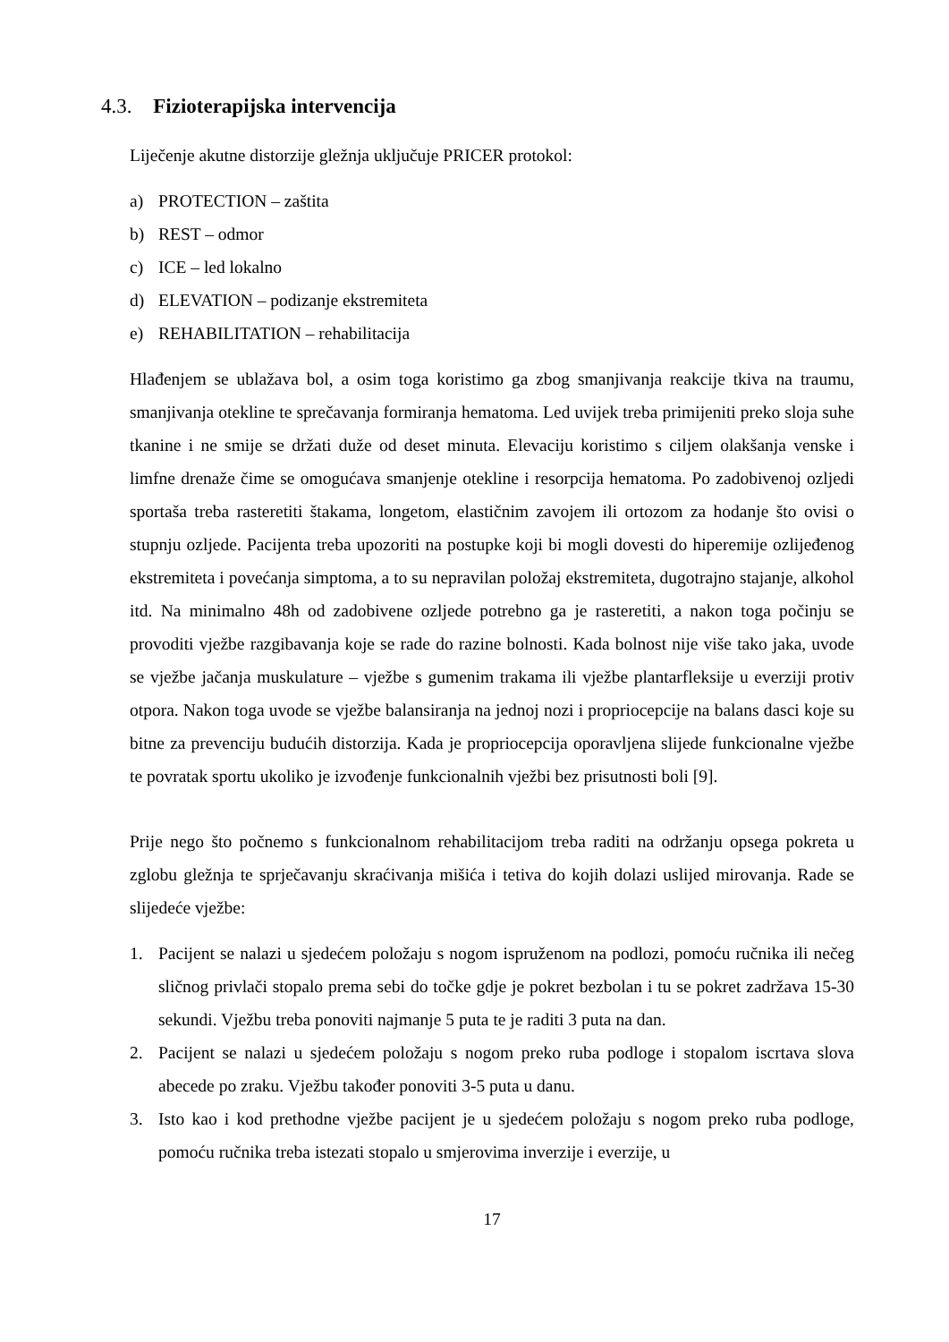4.3. Fizioterapijska intervencija
Liječenje akutne distorzije gležnja uključuje PRICER protokol:
a) PROTECTION – zaštita
b) REST – odmor
c) ICE – led lokalno
d) ELEVATION – podizanje ekstremiteta
e) REHABILITATION – rehabilitacija
Hlađenjem se ublažava bol, a osim toga koristimo ga zbog smanjivanja reakcije tkiva na traumu, smanjivanja otekline te sprečavanja formiranja hematoma. Led uvijek treba primijeniti preko sloja suhe tkanine i ne smije se držati duže od deset minuta. Elevaciju koristimo s ciljem olakšanja venske i limfne drenaže čime se omogućava smanjenje otekline i resorpcija hematoma. Po zadobivenoj ozljedi sportaša treba rasteretiti štakama, longetom, elastičnim zavojem ili ortozom za hodanje što ovisi o stupnju ozljede. Pacijenta treba upozoriti na postupke koji bi mogli dovesti do hiperemije ozlijeđenog ekstremiteta i povećanja simptoma, a to su nepravilan položaj ekstremiteta, dugotrajno stajanje, alkohol itd. Na minimalno 48h od zadobivene ozljede potrebno ga je rasteretiti, a nakon toga počinju se provoditi vježbe razgibavanja koje se rade do razine bolnosti. Kada bolnost nije više tako jaka, uvode se vježbe jačanja muskulature – vježbe s gumenim trakama ili vježbe plantarfleksije u everziji protiv otpora. Nakon toga uvode se vježbe balansiranja na jednoj nozi i propriocepcije na balans dasci koje su bitne za prevenciju budućih distorzija. Kada je propriocepcija oporavljena slijede funkcionalne vježbe te povratak sportu ukoliko je izvođenje funkcionalnih vježbi bez prisutnosti boli [9].
Prije nego što počnemo s funkcionalnom rehabilitacijom treba raditi na održanju opsega pokreta u zglobu gležnja te sprječavanju skraćivanja mišića i tetiva do kojih dolazi uslijed mirovanja. Rade se slijedeće vježbe:
1. Pacijent se nalazi u sjedećem položaju s nogom ispruženom na podlozi, pomoću ručnika ili nečeg sličnog privlači stopalo prema sebi do točke gdje je pokret bezbolan i tu se pokret zadržava 15-30 sekundi. Vježbu treba ponoviti najmanje 5 puta te je raditi 3 puta na dan.
2. Pacijent se nalazi u sjedećem položaju s nogom preko ruba podloge i stopalom iscrtava slova abecede po zraku. Vježbu također ponoviti 3-5 puta u danu.
3. Isto kao i kod prethodne vježbe pacijent je u sjedećem položaju s nogom preko ruba podloge, pomoću ručnika treba istezati stopalo u smjerovima inverzije i everzije, u
17